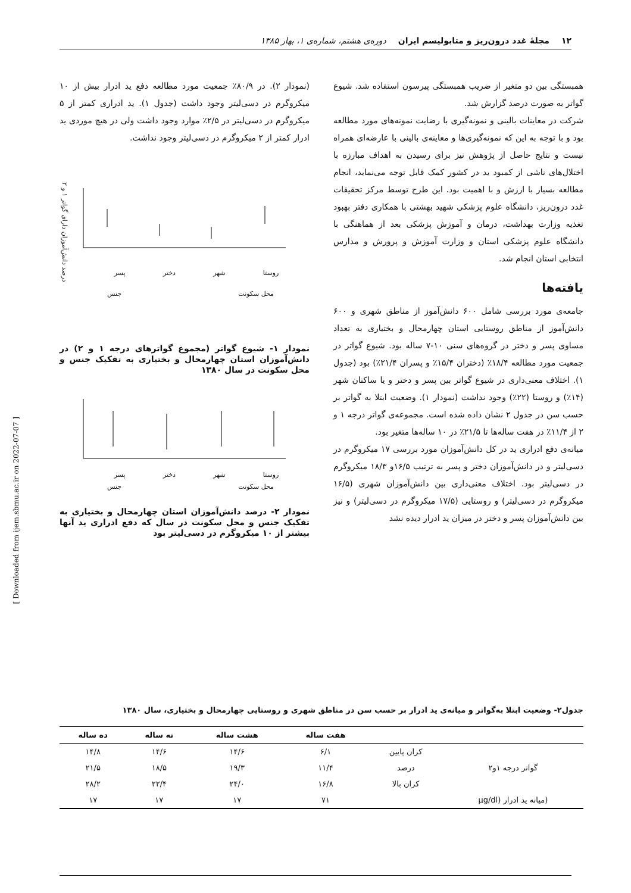۱۲ مجلهٔ غدد درون‌ریز و متابولیسم ایران دوره‌ی هشتم، شماره‌ی ۱، بهار ۱۳۸۵
همبستگی بین دو متغیر از ضریب همبستگی پیرسون استفاده شد. شیوع گواتر به صورت درصد گزارش شد.
شرکت در معاینات بالینی و نمونه‌گیری با رضایت نمونه‌های مورد مطالعه بود و با توجه به این که نمونه‌گیری‌ها و معاینه‌ی بالینی با عارضه‌ای همراه نیست و نتایج حاصل از پژوهش نیز برای رسیدن به اهداف مبارزه با اختلال‌های ناشی از کمبود ید در کشور کمک قابل توجه می‌نماید، انجام مطالعه بسیار با ارزش و با اهمیت بود. این طرح توسط مرکز تحقیقات غدد درون‌ریز، دانشگاه علوم پزشکی شهید بهشتی با همکاری دفتر بهبود تغذیه وزارت بهداشت، درمان و آموزش پزشکی بعد از هماهنگی با دانشگاه علوم پزشکی استان و وزارت آموزش و پرورش و مدارس انتخابی استان انجام شد.
یافته‌ها
جامعه‌ی مورد بررسی شامل ۶۰۰ دانش‌آموز از مناطق شهری و ۶۰۰ دانش‌آموز از مناطق روستایی استان چهارمحال و بختیاری به تعداد مساوی پسر و دختر در گروه‌های سنی ۱۰-۷ ساله بود. شیوع گواتر در جمعیت مورد مطالعه ۱۸/۴٪ (دختران ۱۵/۴٪ و پسران ۲۱/۴٪) بود (جدول ۱). اختلاف معنی‌داری در شیوع گواتر بین پسر و دختر و یا ساکنان شهر (۱۴٪) و روستا (۲۲٪) وجود نداشت (نمودار ۱). وضعیت ابتلا به گواتر بر حسب سن در جدول ۲ نشان داده شده است. مجموعه‌ی گواتر درجه ۱ و ۲ از ۱۱/۴٪ در هفت ساله‌ها تا ۲۱/۵٪ در ۱۰ ساله‌ها متغیر بود.
میانه‌ی دفع ادراری ید در کل دانش‌آموزان مورد بررسی ۱۷ میکروگرم در دسی‌لیتر و در دانش‌آموزان دختر و پسر به ترتیب ۱۶/۵و ۱۸/۳ میکروگرم در دسی‌لیتر بود. اختلاف معنی‌داری بین دانش‌آموزان شهری (۱۶/۵ میکروگرم در دسی‌لیتر) و روستایی (۱۷/۵ میکروگرم در دسی‌لیتر) و نیز بین دانش‌آموزان پسر و دختر در میزان ید ادرار دیده نشد
(نمودار ۲). در ۸۰/۹٪ جمعیت مورد مطالعه دفع ید ادرار بیش از ۱۰ میکروگرم در دسی‌لیتر وجود داشت (جدول ۱). ید ادراری کمتر از ۵ میکروگرم در دسی‌لیتر در ۲/۵٪ موارد وجود داشت ولی در هیچ موردی ید ادرار کمتر از ۲ میکروگرم در دسی‌لیتر وجود نداشت.
روستا شهر دختر پسر
محل سکونت جنس
درصد دانش‌آموزان دارای گواتر ۱ و ۲
نمودار ۱- شیوع گواتر (مجموع گواترهای درجه ۱ و ۲) در دانش‌آموزان استان چهارمحال و بختیاری به تفکیک جنس و محل سکونت در سال ۱۳۸۰
روستا شهر دختر پسر
محل سکونت جنس
نمودار ۲- درصد دانش‌آموزان استان چهارمحال و بختیاری به تفکیک جنس و محل سکونت در سال که دفع ادراری ید آنها بیشتر از ۱۰ میکروگرم در دسی‌لیتر بود
جدول۲- وضعیت ابتلا به‌گواتر و میانه‌ی ید ادرار بر حسب سن در مناطق شهری و روستایی چهارمحال و بختیاری، سال ۱۳۸۰
| | | هفت ساله | هشت ساله | نه ساله | ده ساله |
| --- | --- | --- | --- | --- | --- |
| | کران پایین | ۶/۱ | ۱۴/۶ | ۱۴/۶ | ۱۴/۸ |
| گواتر درجه ۱و۲ | درصد | ۱۱/۴ | ۱۹/۳ | ۱۸/۵ | ۲۱/۵ |
| | کران بالا | ۱۶/۸ | ۲۴/۰ | ۲۲/۴ | ۲۸/۲ |
| (میانه ید ادرار (µg/dl | | ۷۱ | ۱۷ | ۱۷ | ۱۷ |
[ Downloaded from ijem.sbmu.ac.ir on 2022-07-07 ]